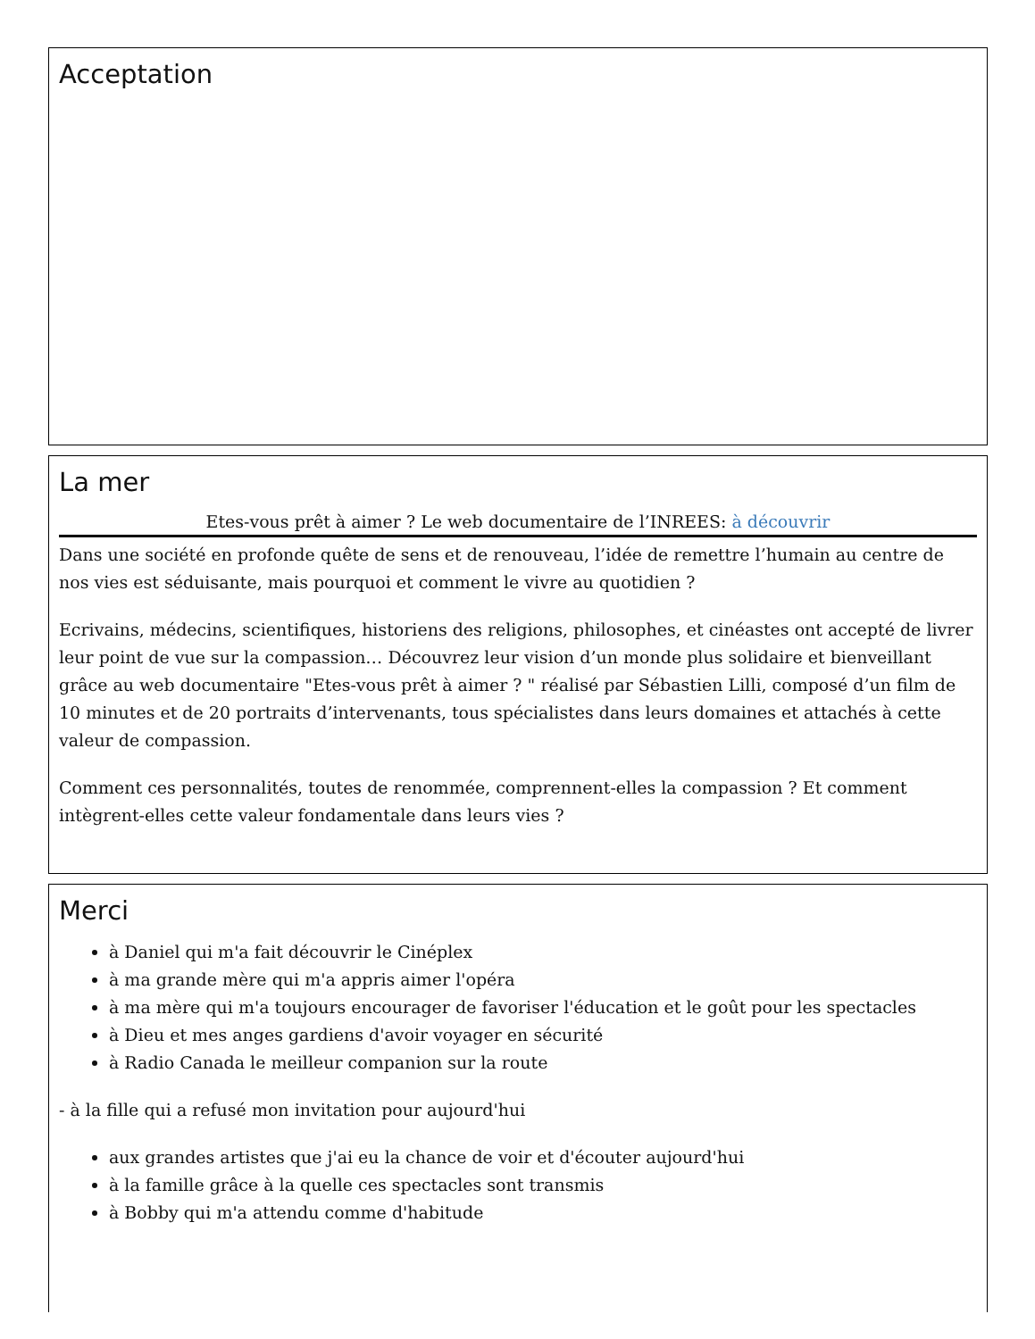Acceptation
La mer
Etes-vous prêt à aimer ? Le web documentaire de l’INREES: à découvrir
Dans une société en profonde quête de sens et de renouveau, l’idée de remettre l’humain au centre de nos vies est séduisante, mais pourquoi et comment le vivre au quotidien ?
Ecrivains, médecins, scientifiques, historiens des religions, philosophes, et cinéastes ont accepté de livrer leur point de vue sur la compassion… Découvrez leur vision d’un monde plus solidaire et bienveillant grâce au web documentaire "Etes-vous prêt à aimer ? " réalisé par Sébastien Lilli, composé d’un film de 10 minutes et de 20 portraits d’intervenants, tous spécialistes dans leurs domaines et attachés à cette valeur de compassion.
Comment ces personnalités, toutes de renommée, comprennent-elles la compassion ? Et comment intègrent-elles cette valeur fondamentale dans leurs vies ?
Merci
à Daniel qui m'a fait découvrir le Cinéplex
à ma grande mère qui m'a appris aimer l'opéra
à ma mère qui m'a toujours encourager de favoriser l'éducation et le goût pour les spectacles
à Dieu et mes anges gardiens d'avoir voyager en sécurité
à Radio Canada le meilleur companion sur la route
- à la fille qui a refusé mon invitation pour aujourd'hui
aux grandes artistes que j'ai eu la chance de voir et d'écouter aujourd'hui
à la famille grâce à la quelle ces spectacles sont transmis
à Bobby qui m'a attendu comme d'habitude